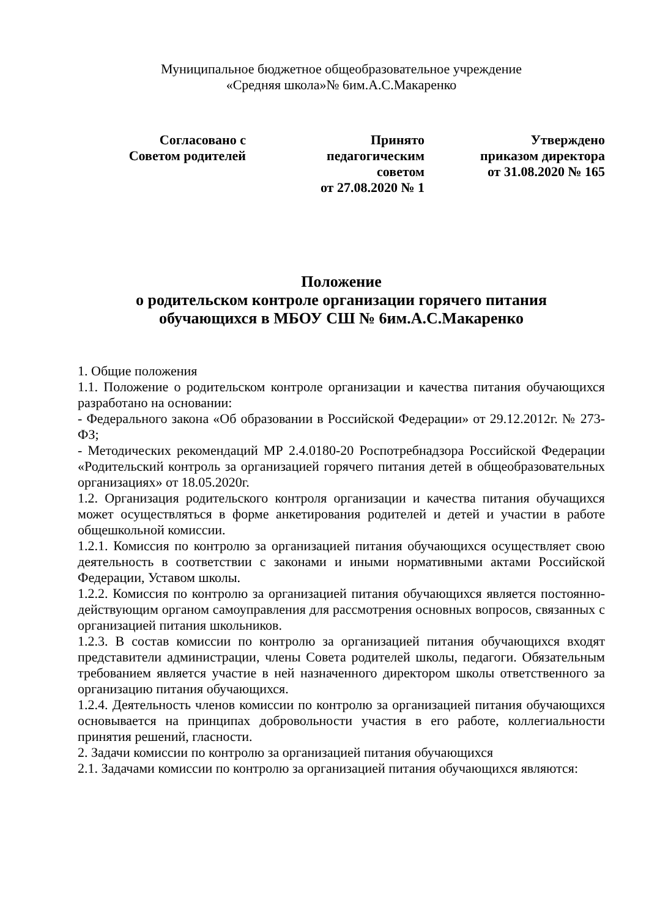Муниципальное бюджетное общеобразовательное учреждение
«Средняя школа»№ 6им.А.С.Макаренко
Согласовано с
Советом родителей
Принято
педагогическим
советом
от 27.08.2020 № 1
Утверждено
приказом директора
от 31.08.2020 № 165
Положение
о родительском контроле организации горячего питания
обучающихся в МБОУ СШ № 6им.А.С.Макаренко
1. Общие положения
1.1. Положение о родительском контроле организации и качества питания обучающихся разработано на основании:
- Федерального закона «Об образовании в Российской Федерации» от 29.12.2012г. № 273-ФЗ;
- Методических рекомендаций МР 2.4.0180-20 Роспотребнадзора Российской Федерации «Родительский контроль за организацией горячего питания детей в общеобразовательных организациях» от 18.05.2020г.
1.2. Организация родительского контроля организации и качества питания обучащихся может осуществляться в форме анкетирования родителей и детей и участии в работе общешкольной комиссии.
1.2.1. Комиссия по контролю за организацией питания обучающихся осуществляет свою деятельность в соответствии с законами и иными нормативными актами Российской Федерации, Уставом школы.
1.2.2. Комиссия по контролю за организацией питания обучающихся является постоянно-действующим органом самоуправления для рассмотрения основных вопросов, связанных с организацией питания школьников.
1.2.3. В состав комиссии по контролю за организацией питания обучающихся входят представители администрации, члены Совета родителей школы, педагоги. Обязательным требованием является участие в ней назначенного директором школы ответственного за организацию питания обучающихся.
1.2.4. Деятельность членов комиссии по контролю за организацией питания обучающихся основывается на принципах добровольности участия в его работе, коллегиальности принятия решений, гласности.
2. Задачи комиссии по контролю за организацией питания обучающихся
2.1. Задачами комиссии по контролю за организацией питания обучающихся являются: